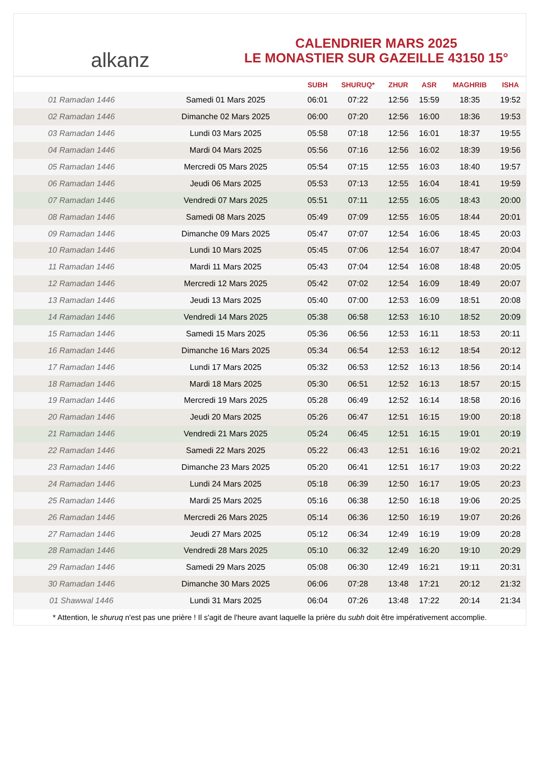alkanz
CALENDRIER MARS 2025
LE MONASTIER SUR GAZEILLE 43150 15°
| | | SUBH | SHURUQ* | ZHUR | ASR | MAGHRIB | ISHA |
| --- | --- | --- | --- | --- | --- | --- | --- |
| 01 Ramadan 1446 | Samedi 01 Mars 2025 | 06:01 | 07:22 | 12:56 | 15:59 | 18:35 | 19:52 |
| 02 Ramadan 1446 | Dimanche 02 Mars 2025 | 06:00 | 07:20 | 12:56 | 16:00 | 18:36 | 19:53 |
| 03 Ramadan 1446 | Lundi 03 Mars 2025 | 05:58 | 07:18 | 12:56 | 16:01 | 18:37 | 19:55 |
| 04 Ramadan 1446 | Mardi 04 Mars 2025 | 05:56 | 07:16 | 12:56 | 16:02 | 18:39 | 19:56 |
| 05 Ramadan 1446 | Mercredi 05 Mars 2025 | 05:54 | 07:15 | 12:55 | 16:03 | 18:40 | 19:57 |
| 06 Ramadan 1446 | Jeudi 06 Mars 2025 | 05:53 | 07:13 | 12:55 | 16:04 | 18:41 | 19:59 |
| 07 Ramadan 1446 | Vendredi 07 Mars 2025 | 05:51 | 07:11 | 12:55 | 16:05 | 18:43 | 20:00 |
| 08 Ramadan 1446 | Samedi 08 Mars 2025 | 05:49 | 07:09 | 12:55 | 16:05 | 18:44 | 20:01 |
| 09 Ramadan 1446 | Dimanche 09 Mars 2025 | 05:47 | 07:07 | 12:54 | 16:06 | 18:45 | 20:03 |
| 10 Ramadan 1446 | Lundi 10 Mars 2025 | 05:45 | 07:06 | 12:54 | 16:07 | 18:47 | 20:04 |
| 11 Ramadan 1446 | Mardi 11 Mars 2025 | 05:43 | 07:04 | 12:54 | 16:08 | 18:48 | 20:05 |
| 12 Ramadan 1446 | Mercredi 12 Mars 2025 | 05:42 | 07:02 | 12:54 | 16:09 | 18:49 | 20:07 |
| 13 Ramadan 1446 | Jeudi 13 Mars 2025 | 05:40 | 07:00 | 12:53 | 16:09 | 18:51 | 20:08 |
| 14 Ramadan 1446 | Vendredi 14 Mars 2025 | 05:38 | 06:58 | 12:53 | 16:10 | 18:52 | 20:09 |
| 15 Ramadan 1446 | Samedi 15 Mars 2025 | 05:36 | 06:56 | 12:53 | 16:11 | 18:53 | 20:11 |
| 16 Ramadan 1446 | Dimanche 16 Mars 2025 | 05:34 | 06:54 | 12:53 | 16:12 | 18:54 | 20:12 |
| 17 Ramadan 1446 | Lundi 17 Mars 2025 | 05:32 | 06:53 | 12:52 | 16:13 | 18:56 | 20:14 |
| 18 Ramadan 1446 | Mardi 18 Mars 2025 | 05:30 | 06:51 | 12:52 | 16:13 | 18:57 | 20:15 |
| 19 Ramadan 1446 | Mercredi 19 Mars 2025 | 05:28 | 06:49 | 12:52 | 16:14 | 18:58 | 20:16 |
| 20 Ramadan 1446 | Jeudi 20 Mars 2025 | 05:26 | 06:47 | 12:51 | 16:15 | 19:00 | 20:18 |
| 21 Ramadan 1446 | Vendredi 21 Mars 2025 | 05:24 | 06:45 | 12:51 | 16:15 | 19:01 | 20:19 |
| 22 Ramadan 1446 | Samedi 22 Mars 2025 | 05:22 | 06:43 | 12:51 | 16:16 | 19:02 | 20:21 |
| 23 Ramadan 1446 | Dimanche 23 Mars 2025 | 05:20 | 06:41 | 12:51 | 16:17 | 19:03 | 20:22 |
| 24 Ramadan 1446 | Lundi 24 Mars 2025 | 05:18 | 06:39 | 12:50 | 16:17 | 19:05 | 20:23 |
| 25 Ramadan 1446 | Mardi 25 Mars 2025 | 05:16 | 06:38 | 12:50 | 16:18 | 19:06 | 20:25 |
| 26 Ramadan 1446 | Mercredi 26 Mars 2025 | 05:14 | 06:36 | 12:50 | 16:19 | 19:07 | 20:26 |
| 27 Ramadan 1446 | Jeudi 27 Mars 2025 | 05:12 | 06:34 | 12:49 | 16:19 | 19:09 | 20:28 |
| 28 Ramadan 1446 | Vendredi 28 Mars 2025 | 05:10 | 06:32 | 12:49 | 16:20 | 19:10 | 20:29 |
| 29 Ramadan 1446 | Samedi 29 Mars 2025 | 05:08 | 06:30 | 12:49 | 16:21 | 19:11 | 20:31 |
| 30 Ramadan 1446 | Dimanche 30 Mars 2025 | 06:06 | 07:28 | 13:48 | 17:21 | 20:12 | 21:32 |
| 01 Shawwal 1446 | Lundi 31 Mars 2025 | 06:04 | 07:26 | 13:48 | 17:22 | 20:14 | 21:34 |
* Attention, le shuruq n'est pas une prière ! Il s'agit de l'heure avant laquelle la prière du subh doit être impérativement accomplie.